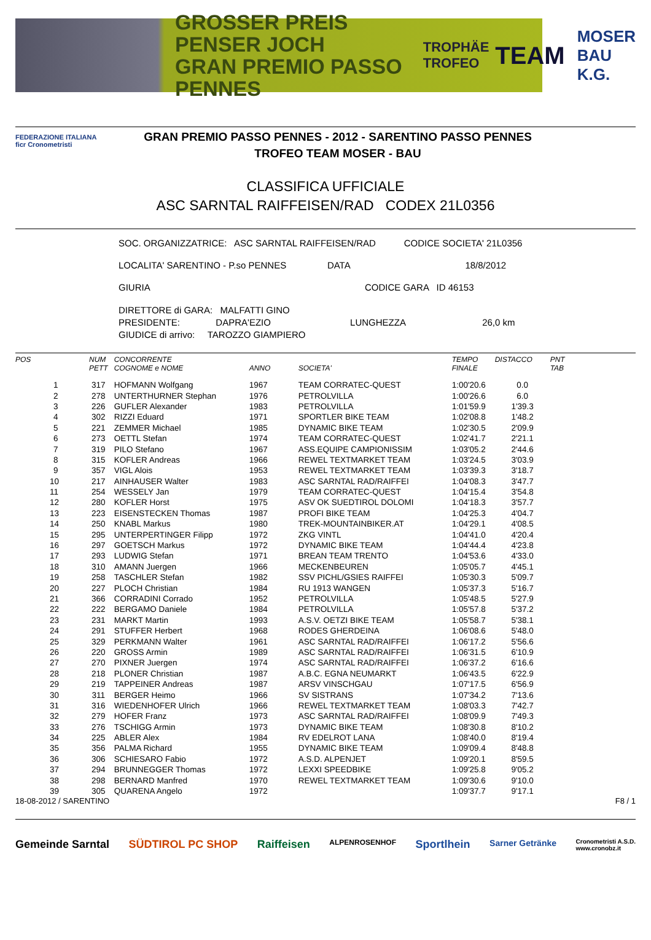GROSSER PREIS PENSER JOCH
GRAN PREMIO PASSO PENNES
TROPHÄE
TROFEO
TEAM
MOSER
BAU K.G.
FEDERAZIONE ITALIANA
ficr Cronometristi
GRAN PREMIO PASSO PENNES - 2012 - SARENTINO PASSO PENNES
TROFEO TEAM MOSER - BAU
CLASSIFICA UFFICIALE
ASC SARNTAL RAIFFEISEN/RAD CODEX 21L0356
SOC. ORGANIZZATRICE: ASC SARNTAL RAIFFEISEN/RAD CODICE SOCIETA' 21L0356
LOCALITA' SARENTINO - P.so PENNES DATA 18/8/2012
GIURIA CODICE GARA ID 46153
DIRETTORE di GARA: MALFATTI GINO
PRESIDENTE: DAPRA'EZIO LUNGHEZZA 26,0 km
GIUDICE di arrivo: TAROZZO GIAMPIERO
| POS | NUM PETT | CONCORRENTE COGNOME e NOME | ANNO | SOCIETA' | TEMPO FINALE | DISTACCO | PNT TAB |
| --- | --- | --- | --- | --- | --- | --- | --- |
| 1 | 317 | HOFMANN Wolfgang | 1967 | TEAM CORRATEC-QUEST | 1:00'20.6 | 0.0 | |
| 2 | 278 | UNTERTHURNER Stephan | 1976 | PETROLVILLA | 1:00'26.6 | 6.0 | |
| 3 | 226 | GUFLER Alexander | 1983 | PETROLVILLA | 1:01'59.9 | 1'39.3 | |
| 4 | 302 | RIZZI Eduard | 1971 | SPORTLER BIKE TEAM | 1:02'08.8 | 1'48.2 | |
| 5 | 221 | ZEMMER Michael | 1985 | DYNAMIC BIKE TEAM | 1:02'30.5 | 2'09.9 | |
| 6 | 273 | OETTL Stefan | 1974 | TEAM CORRATEC-QUEST | 1:02'41.7 | 2'21.1 | |
| 7 | 319 | PILO Stefano | 1967 | ASS.EQUIPE CAMPIONISSIM | 1:03'05.2 | 2'44.6 | |
| 8 | 315 | KOFLER Andreas | 1966 | REWEL TEXTMARKET TEAM | 1:03'24.5 | 3'03.9 | |
| 9 | 357 | VIGL Alois | 1953 | REWEL TEXTMARKET TEAM | 1:03'39.3 | 3'18.7 | |
| 10 | 217 | AINHAUSER Walter | 1983 | ASC SARNTAL RAD/RAIFFEI | 1:04'08.3 | 3'47.7 | |
| 11 | 254 | WESSELY Jan | 1979 | TEAM CORRATEC-QUEST | 1:04'15.4 | 3'54.8 | |
| 12 | 280 | KOFLER Horst | 1975 | ASV OK SUEDTIROL DOLOMI | 1:04'18.3 | 3'57.7 | |
| 13 | 223 | EISENSTECKEN Thomas | 1987 | PROFI BIKE TEAM | 1:04'25.3 | 4'04.7 | |
| 14 | 250 | KNABL Markus | 1980 | TREK-MOUNTAINBIKER.AT | 1:04'29.1 | 4'08.5 | |
| 15 | 295 | UNTERPERTINGER Filipp | 1972 | ZKG VINTL | 1:04'41.0 | 4'20.4 | |
| 16 | 297 | GOETSCH Markus | 1972 | DYNAMIC BIKE TEAM | 1:04'44.4 | 4'23.8 | |
| 17 | 293 | LUDWIG Stefan | 1971 | BREAN TEAM TRENTO | 1:04'53.6 | 4'33.0 | |
| 18 | 310 | AMANN Juergen | 1966 | MECKENBEUREN | 1:05'05.7 | 4'45.1 | |
| 19 | 258 | TASCHLER Stefan | 1982 | SSV PICHL/GSIES RAIFFEI | 1:05'30.3 | 5'09.7 | |
| 20 | 227 | PLOCH Christian | 1984 | RU 1913 WANGEN | 1:05'37.3 | 5'16.7 | |
| 21 | 366 | CORRADINI Corrado | 1952 | PETROLVILLA | 1:05'48.5 | 5'27.9 | |
| 22 | 222 | BERGAMO Daniele | 1984 | PETROLVILLA | 1:05'57.8 | 5'37.2 | |
| 23 | 231 | MARKT Martin | 1993 | A.S.V. OETZI BIKE TEAM | 1:05'58.7 | 5'38.1 | |
| 24 | 291 | STUFFER Herbert | 1968 | RODES GHERDEINA | 1:06'08.6 | 5'48.0 | |
| 25 | 329 | PERKMANN Walter | 1961 | ASC SARNTAL RAD/RAIFFEI | 1:06'17.2 | 5'56.6 | |
| 26 | 220 | GROSS Armin | 1989 | ASC SARNTAL RAD/RAIFFEI | 1:06'31.5 | 6'10.9 | |
| 27 | 270 | PIXNER Juergen | 1974 | ASC SARNTAL RAD/RAIFFEI | 1:06'37.2 | 6'16.6 | |
| 28 | 218 | PLONER Christian | 1987 | A.B.C. EGNA NEUMARKT | 1:06'43.5 | 6'22.9 | |
| 29 | 219 | TAPPEINER Andreas | 1987 | ARSV VINSCHGAU | 1:07'17.5 | 6'56.9 | |
| 30 | 311 | BERGER Heimo | 1966 | SV SISTRANS | 1:07'34.2 | 7'13.6 | |
| 31 | 316 | WIEDENHOFER Ulrich | 1966 | REWEL TEXTMARKET TEAM | 1:08'03.3 | 7'42.7 | |
| 32 | 279 | HOFER Franz | 1973 | ASC SARNTAL RAD/RAIFFEI | 1:08'09.9 | 7'49.3 | |
| 33 | 276 | TSCHIGG Armin | 1973 | DYNAMIC BIKE TEAM | 1:08'30.8 | 8'10.2 | |
| 34 | 225 | ABLER Alex | 1984 | RV EDELROT LANA | 1:08'40.0 | 8'19.4 | |
| 35 | 356 | PALMA Richard | 1955 | DYNAMIC BIKE TEAM | 1:09'09.4 | 8'48.8 | |
| 36 | 306 | SCHIESARO Fabio | 1972 | A.S.D. ALPENJET | 1:09'20.1 | 8'59.5 | |
| 37 | 294 | BRUNNEGGER Thomas | 1972 | LEXXI SPEEDBIKE | 1:09'25.8 | 9'05.2 | |
| 38 | 298 | BERNARD Manfred | 1970 | REWEL TEXTMARKET TEAM | 1:09'30.6 | 9'10.0 | |
| 39 | 305 | QUARENA Angelo | 1972 | | 1:09'37.7 | 9'17.1 | |
18-08-2012 / SARENTINO F8 / 1
Gemeinde Sarntal SÜDTIROL PC SHOP Raiffeisen ALPENROSENHOF Sportlhein Sarner Getränke Cronometristi A.S.D.
www.cronobz.it